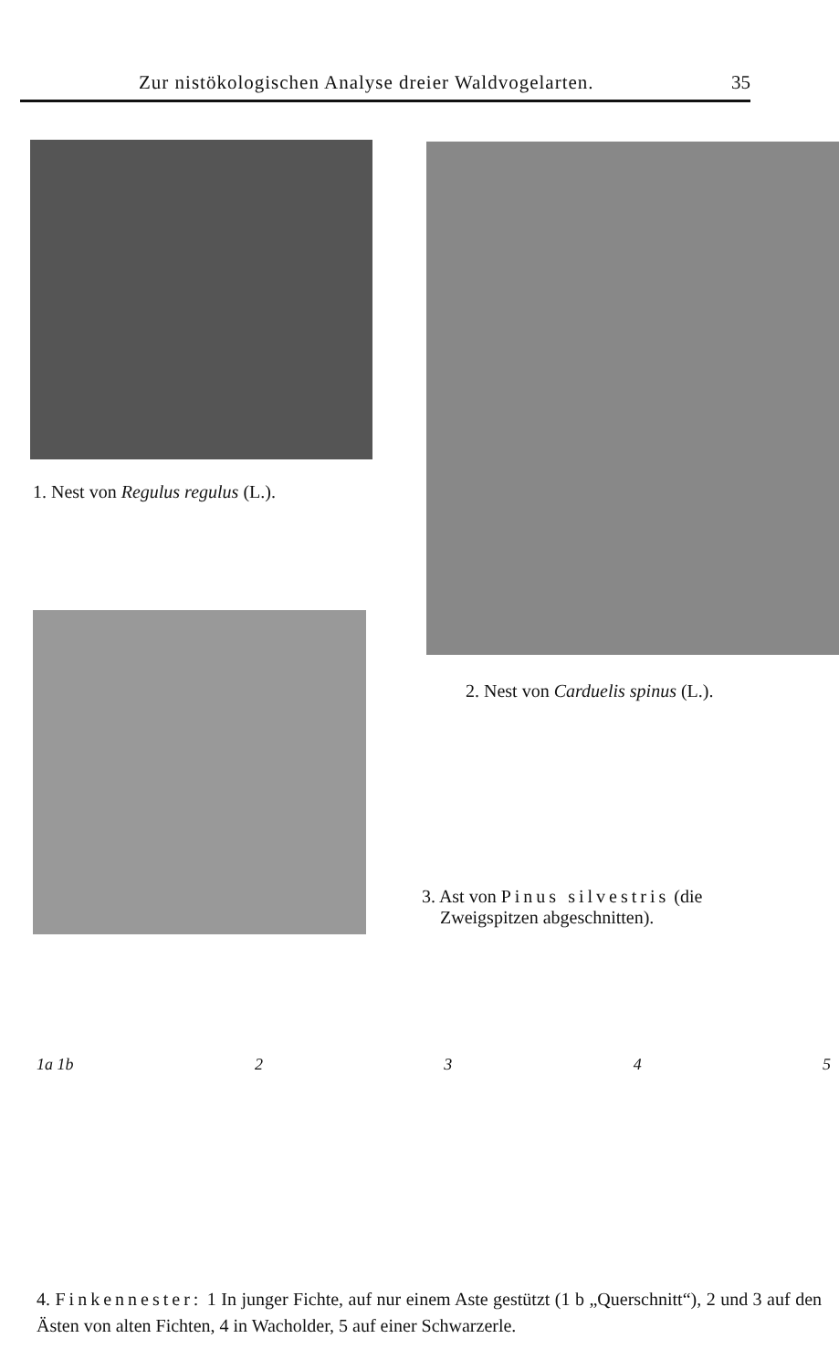Zur nistökologischen Analyse dreier Waldvogelarten. 35
1. Nest von Regulus regulus (L.).
2. Nest von Carduelis spinus (L.).
3. Ast von Pinus silvestris (die
Zweigspitzen abgeschnitten).
1a 1b 2345
4. Finkennester: 1 In junger Fichte, auf nur einem Aste gestützt (1 b „Querschnitt“), 2 und 3 auf den Ästen von alten Fichten, 4 in Wacholder, 5 auf einer Schwarzerle.